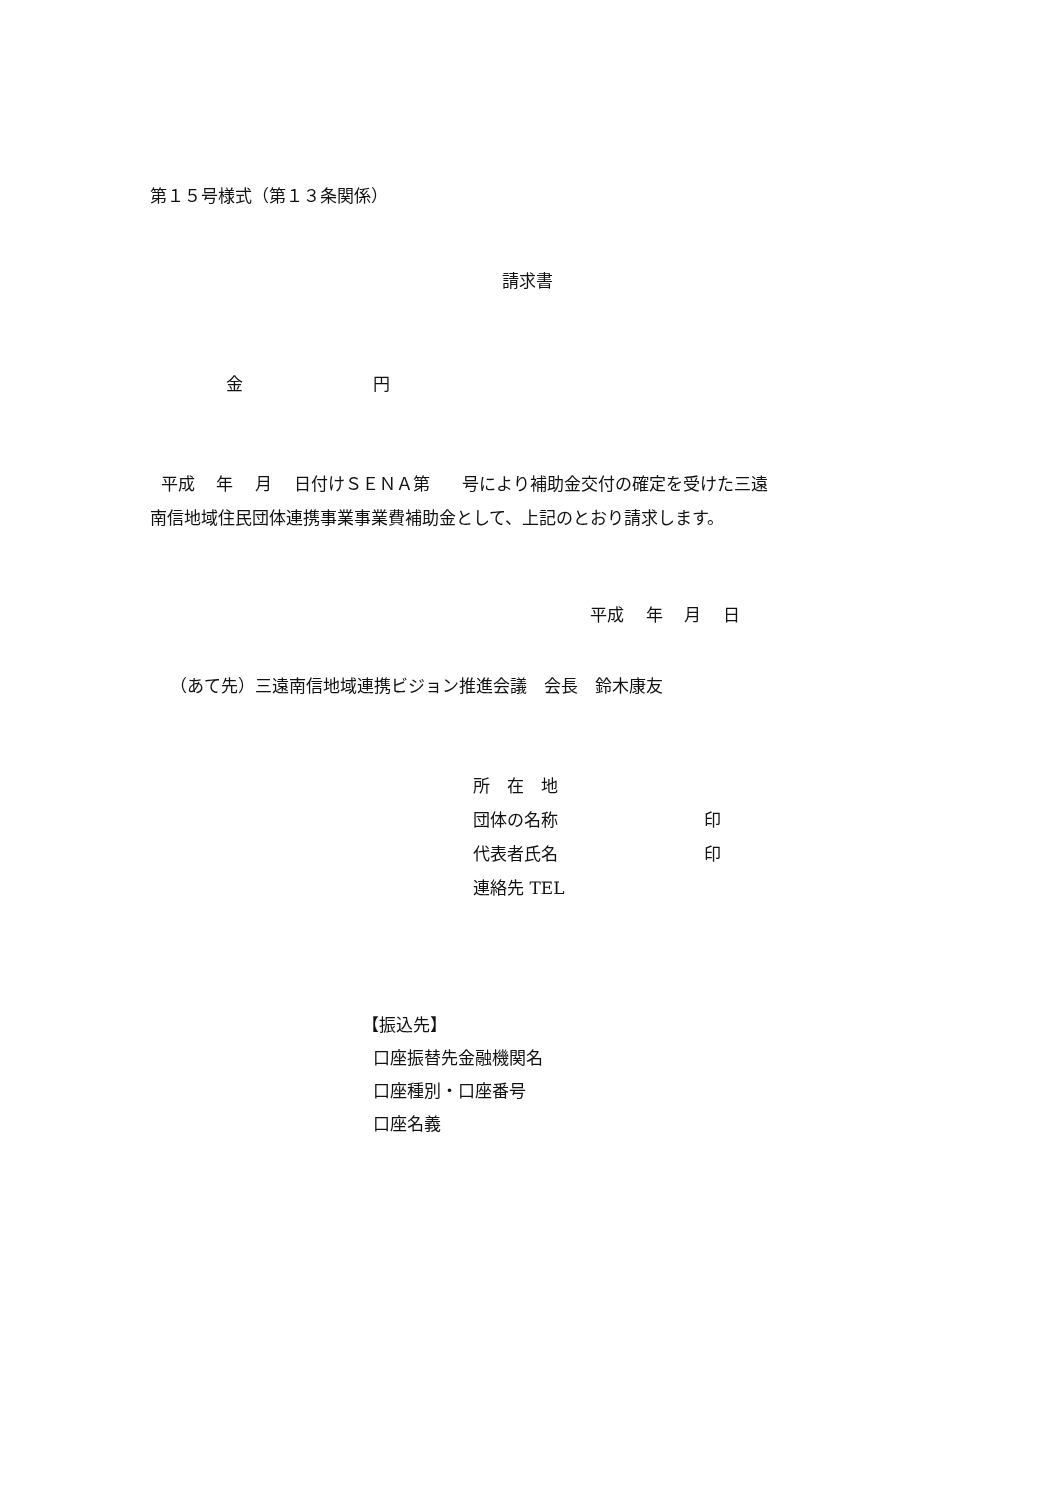第１５号様式（第１３条関係）
請求書
金 円
平成 年 月 日付けＳＥＮＡ第 号により補助金交付の確定を受けた三遠 南信地域住民団体連携事業事業費補助金として、上記のとおり請求します。
平成 年 月 日
（あて先）三遠南信地域連携ビジョン推進会議　会長　鈴木康友
所　在　地 団体の名称 印 代表者氏名 印 連絡先 TEL
【振込先】 口座振替先金融機関名 口座種別・口座番号 口座名義